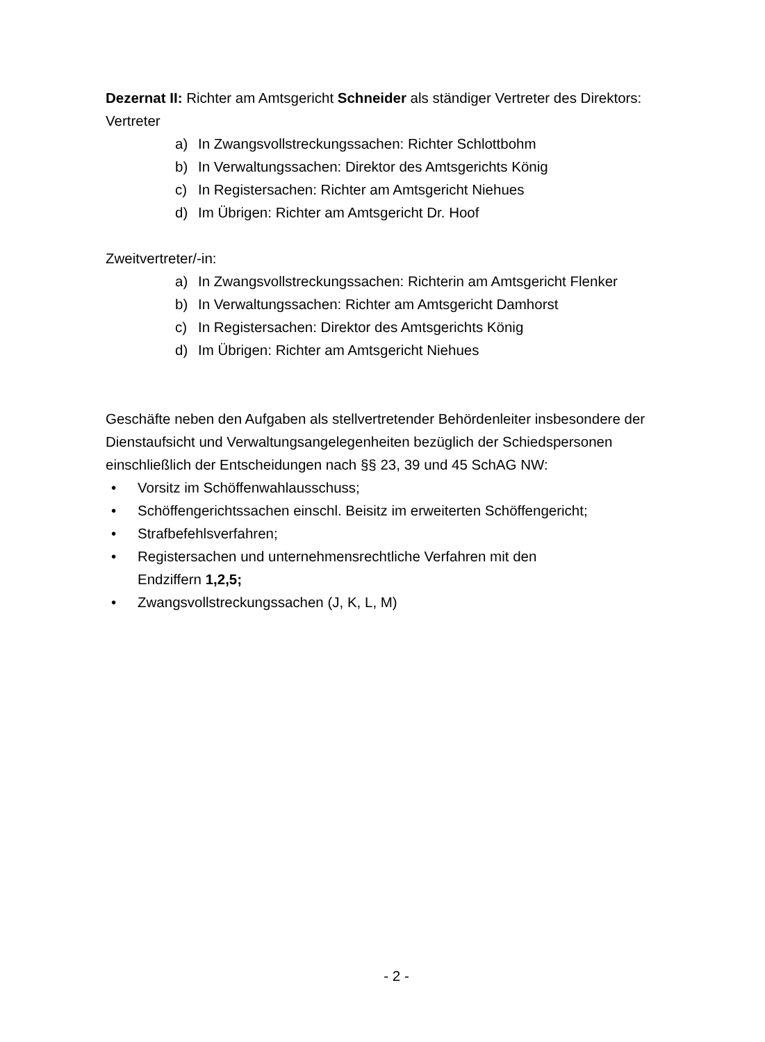Dezernat II: Richter am Amtsgericht Schneider als ständiger Vertreter des Direktors:
Vertreter
a) In Zwangsvollstreckungssachen: Richter Schlottbohm
b) In Verwaltungssachen: Direktor des Amtsgerichts König
c) In Registersachen: Richter am Amtsgericht Niehues
d) Im Übrigen: Richter am Amtsgericht Dr. Hoof
Zweitvertreter/-in:
a) In Zwangsvollstreckungssachen: Richterin am Amtsgericht Flenker
b) In Verwaltungssachen: Richter am Amtsgericht Damhorst
c) In Registersachen: Direktor des Amtsgerichts König
d) Im Übrigen: Richter am Amtsgericht Niehues
Geschäfte neben den Aufgaben als stellvertretender Behördenleiter insbesondere der Dienstaufsicht und Verwaltungsangelegenheiten bezüglich der Schiedspersonen einschließlich der Entscheidungen nach §§ 23, 39 und 45 SchAG NW:
• Vorsitz im Schöffenwahlausschuss;
• Schöffengerichtssachen einschl. Beisitz im erweiterten Schöffengericht;
• Strafbefehlsverfahren;
• Registersachen und unternehmensrechtliche Verfahren mit den
Endziffern 1,2,5;
• Zwangsvollstreckungssachen (J, K, L, M)
- 2 -